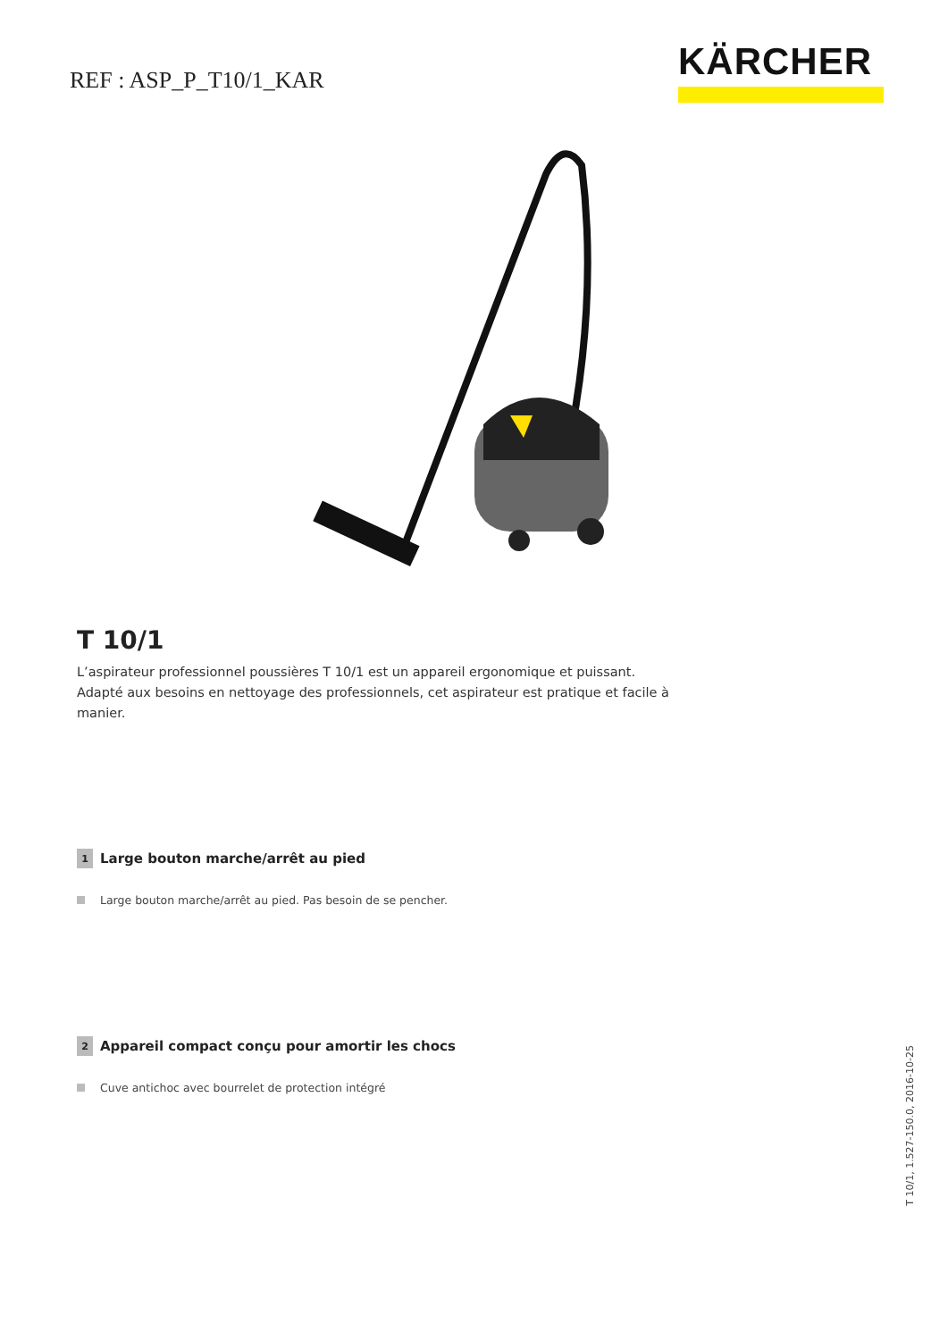REF : ASP_P_T10/1_KAR
KÄRCHER
T 10/1
L’aspirateur professionnel poussières T 10/1 est un appareil ergonomique et puissant. Adapté aux besoins en nettoyage des professionnels, cet aspirateur est pratique et facile à manier.
1 Large bouton marche/arrêt au pied
Large bouton marche/arrêt au pied. Pas besoin de se pencher.
2 Appareil compact conçu pour amortir les chocs
Cuve antichoc avec bourrelet de protection intégré
T 10/1, 1.527-150.0, 2016-10-25